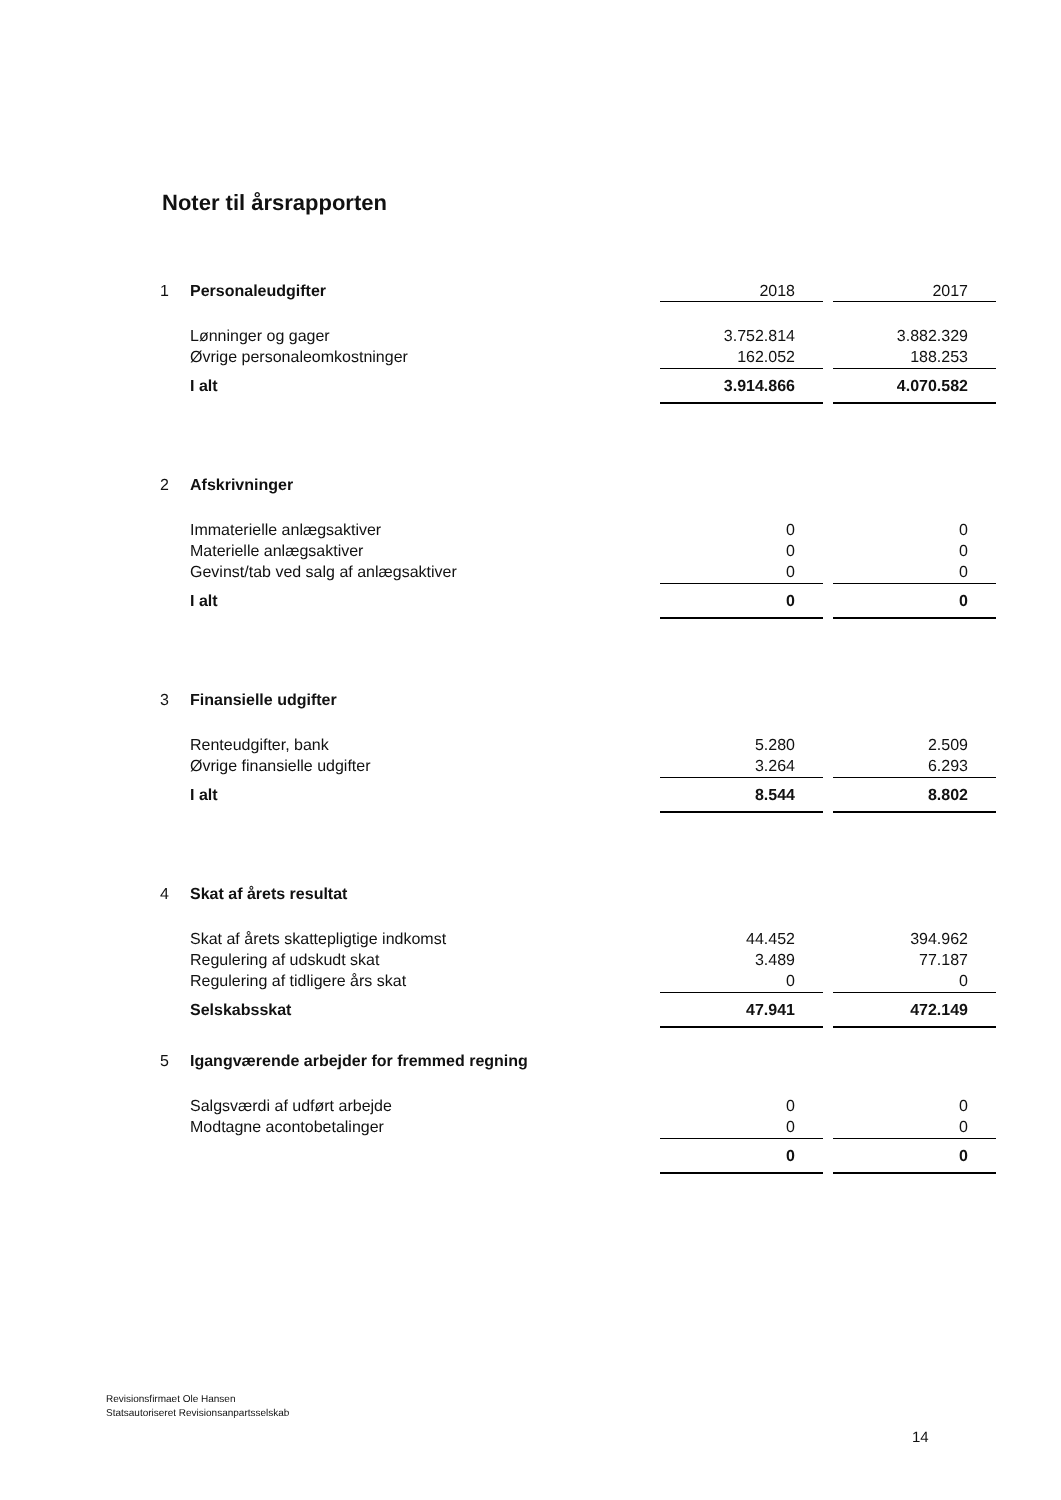Noter til årsrapporten
| 1 | Personaleudgifter | 2018 | | 2017 |
| | Lønninger og gager | 3.752.814 | | 3.882.329 |
| | Øvrige personaleomkostninger | 162.052 | | 188.253 |
| | I alt | 3.914.866 | | 4.070.582 |
| 2 | Afskrivninger | | | |
| | Immaterielle anlægsaktiver | 0 | | 0 |
| | Materielle anlægsaktiver | 0 | | 0 |
| | Gevinst/tab ved salg af anlægsaktiver | 0 | | 0 |
| | I alt | 0 | | 0 |
| 3 | Finansielle udgifter | | | |
| | Renteudgifter, bank | 5.280 | | 2.509 |
| | Øvrige finansielle udgifter | 3.264 | | 6.293 |
| | I alt | 8.544 | | 8.802 |
| 4 | Skat af årets resultat | | | |
| | Skat af årets skattepligtige indkomst | 44.452 | | 394.962 |
| | Regulering af udskudt skat | 3.489 | | 77.187 |
| | Regulering af tidligere års skat | 0 | | 0 |
| | Selskabsskat | 47.941 | | 472.149 |
| 5 | Igangværende arbejder for fremmed regning | | | |
| | Salgsværdi af udført arbejde | 0 | | 0 |
| | Modtagne acontobetalinger | 0 | | 0 |
| | | 0 | | 0 |
Revisionsfirmaet Ole Hansen
Statsautoriseret Revisionsanpartsselskab
14